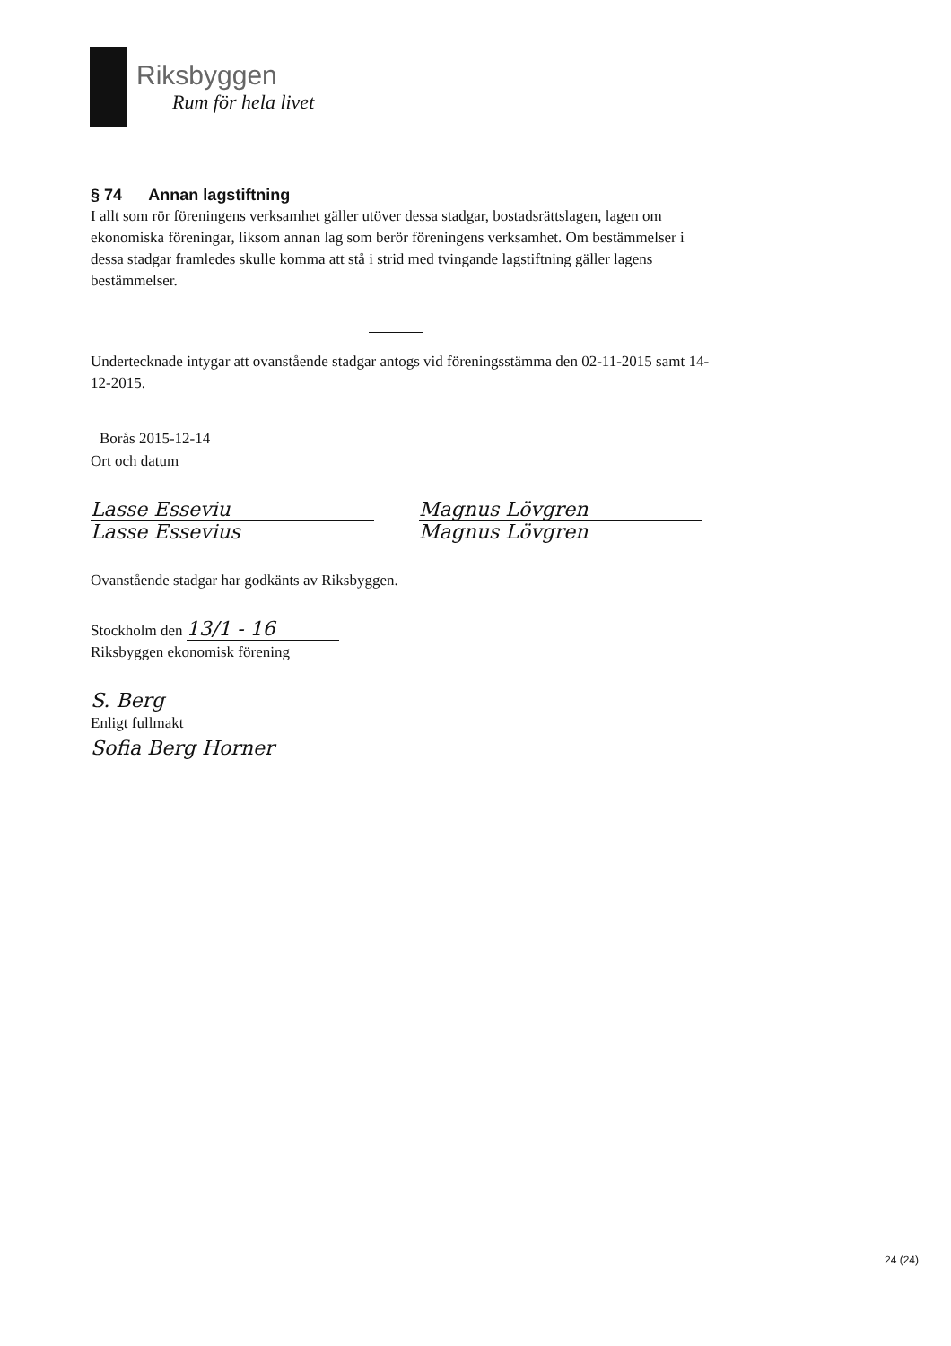Riksbyggen
Rum för hela livet
§ 74 Annan lagstiftning
I allt som rör föreningens verksamhet gäller utöver dessa stadgar, bostadsrättslagen, lagen om ekonomiska föreningar, liksom annan lag som berör föreningens verksamhet. Om bestämmelser i dessa stadgar framledes skulle komma att stå i strid med tvingande lagstiftning gäller lagens bestämmelser.
Undertecknade intygar att ovanstående stadgar antogs vid föreningsstämma den 02-11-2015 samt 14-12-2015.
Borås 2015-12-14
Ort och datum
Lasse Esseviu
Lasse Essevius
Magnus Lövgren
Magnus Lövgren
Ovanstående stadgar har godkänts av Riksbyggen.
Stockholm den 13/1 - 16
Riksbyggen ekonomisk förening
S. Berg
Enligt fullmakt
Sofia Berg Horner
24 (24)